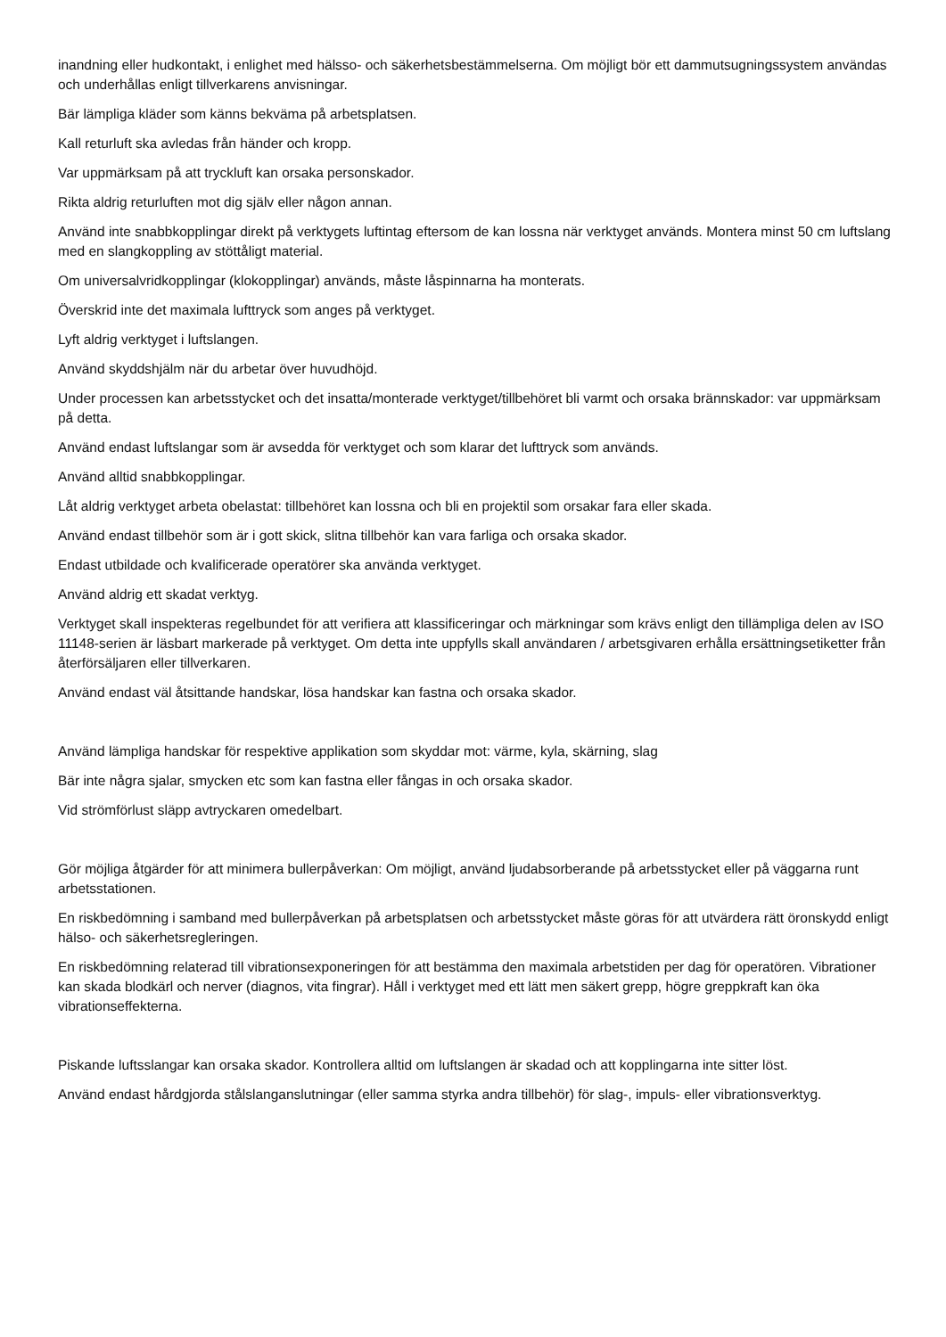inandning eller hudkontakt, i enlighet med hälsso- och säkerhetsbestämmelserna. Om möjligt bör ett dammutsugningssystem användas och underhållas enligt tillverkarens anvisningar.
Bär lämpliga kläder som känns bekväma på arbetsplatsen.
Kall returluft ska avledas från händer och kropp.
Var uppmärksam på att tryckluft kan orsaka personskador.
Rikta aldrig returluften mot dig själv eller någon annan.
Använd inte snabbkopplingar direkt på verktygets luftintag eftersom de kan lossna när verktyget används. Montera minst 50 cm luftslang med en slangkoppling av stöttåligt material.
Om universalvridkopplingar (klokopplingar) används, måste låspinnarna ha monterats.
Överskrid inte det maximala lufttryck som anges på verktyget.
Lyft aldrig verktyget i luftslangen.
Använd skyddshjälm när du arbetar över huvudhöjd.
Under processen kan arbetsstycket och det insatta/monterade verktyget/tillbehöret bli varmt och orsaka brännskador: var uppmärksam på detta.
Använd endast luftslangar som är avsedda för verktyget och som klarar det lufttryck som används.
Använd alltid snabbkopplingar.
Låt aldrig verktyget arbeta obelastat: tillbehöret kan lossna och bli en projektil som orsakar fara eller skada.
Använd endast tillbehör som är i gott skick, slitna tillbehör kan vara farliga och orsaka skador.
Endast utbildade och kvalificerade operatörer ska använda verktyget.
Använd aldrig ett skadat verktyg.
Verktyget skall inspekteras regelbundet för att verifiera att klassificeringar och märkningar som krävs enligt den tillämpliga delen av ISO 11148-serien är läsbart markerade på verktyget. Om detta inte uppfylls skall användaren / arbetsgivaren erhålla ersättningsetiketter från återförsäljaren eller tillverkaren.
Använd endast väl åtsittande handskar, lösa handskar kan fastna och orsaka skador.
Använd lämpliga handskar för respektive applikation som skyddar mot: värme, kyla, skärning, slag
Bär inte några sjalar, smycken etc som kan fastna eller fångas in och orsaka skador.
Vid strömförlust släpp avtryckaren omedelbart.
Gör möjliga åtgärder för att minimera bullerpåverkan: Om möjligt, använd ljudabsorberande på arbetsstycket eller på väggarna runt arbetsstationen.
En riskbedömning i samband med bullerpåverkan på arbetsplatsen och arbetsstycket måste göras för att utvärdera rätt öronskydd enligt hälso- och säkerhetsregleringen.
En riskbedömning relaterad till vibrationsexponeringen för att bestämma den maximala arbetstiden per dag för operatören. Vibrationer kan skada blodkärl och nerver (diagnos, vita fingrar). Håll i verktyget med ett lätt men säkert grepp, högre greppkraft kan öka vibrationseffekterna.
Piskande luftsslangar kan orsaka skador. Kontrollera alltid om luftslangen är skadad och att kopplingarna inte sitter löst.
Använd endast hårdgjorda stålslanganslutningar (eller samma styrka andra tillbehör) för slag-, impuls- eller vibrationsverktyg.